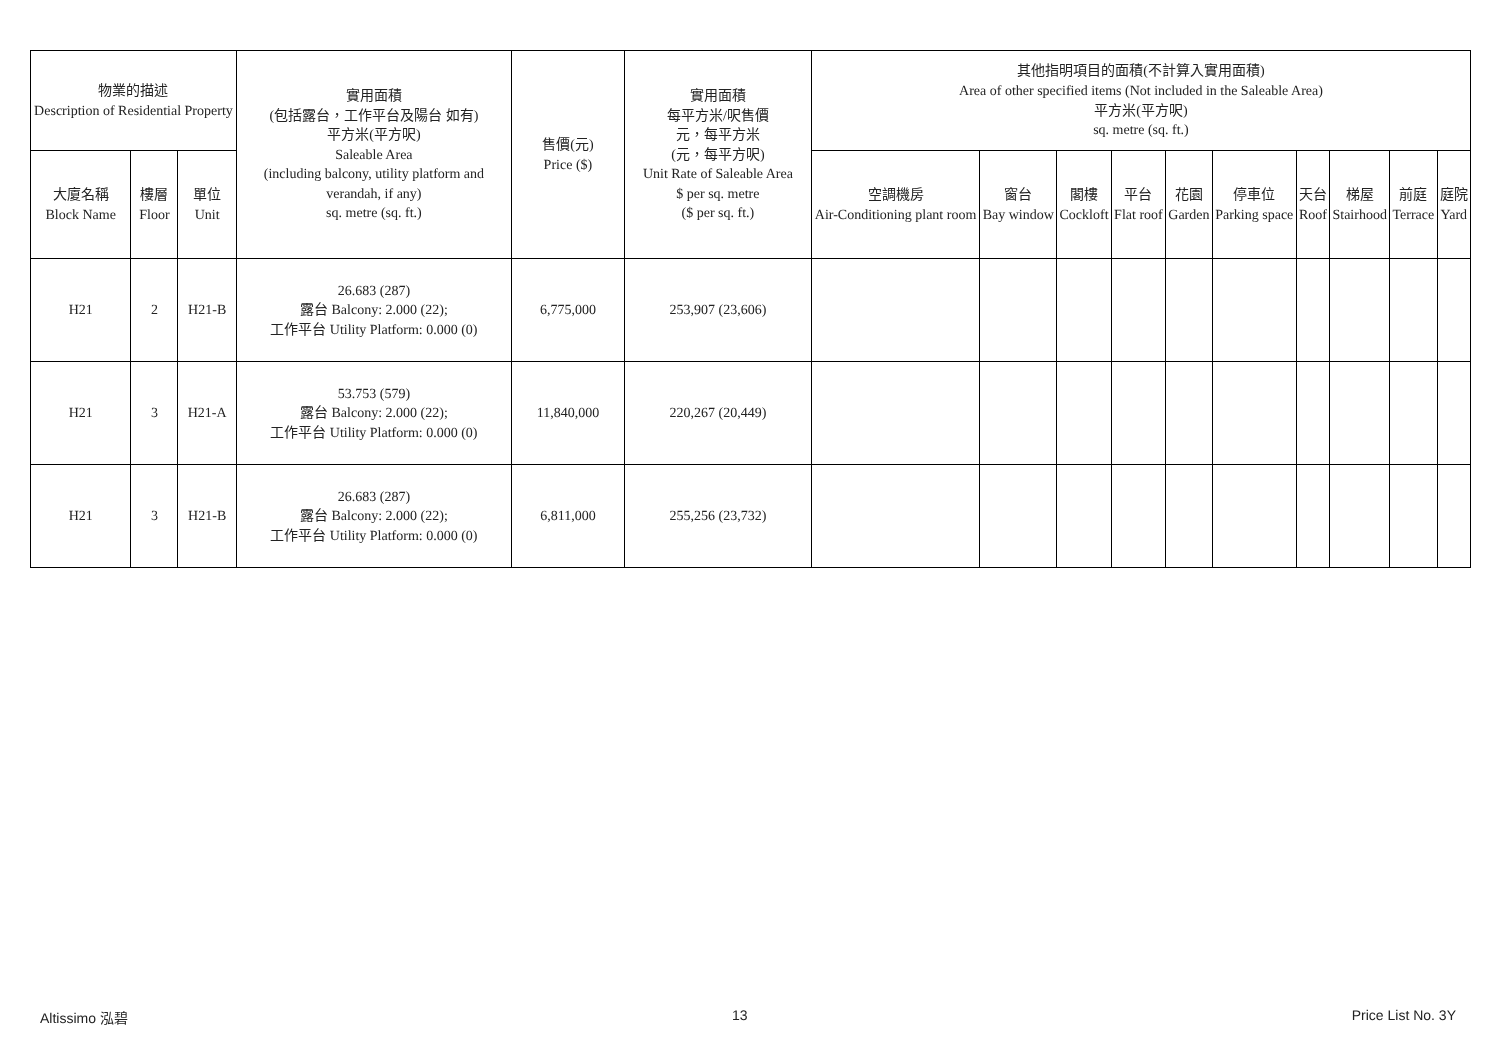| 物業的描述 Description of Residential Property | | | 實用面積 (包括露台，工作平台及陽台 如有) 平方米(平方呎) Saleable Area (including balcony, utility platform and verandah, if any) sq. metre (sq. ft.) | 售價(元) Price ($) | 實用面積 每平方米/呎售價 元，每平方米 (元，每平方呎) Unit Rate of Saleable Area $ per sq. metre ($ per sq. ft.) | 其他指明項目的面積(不計算入實用面積) Area of other specified items (Not included in the Saleable Area) 平方米(平方呎) sq. metre (sq. ft.) | | | | | | | | | |
| --- | --- | --- | --- | --- | --- | --- | --- | --- | --- | --- | --- | --- | --- | --- | --- |
| 大廈名稱 Block Name | 樓層 Floor | 單位 Unit | | | | 空調機房 Air-Conditioning plant room | 窗台 Bay window | 閣樓 Cockloft | 平台 Flat roof | 花園 Garden | 停車位 Parking space | 天台 Roof | 梯屋 Stairhood | 前庭 Terrace | 庭院 Yard |
| H21 | 2 | H21-B | 26.683 (287) 露台 Balcony: 2.000 (22); 工作平台 Utility Platform: 0.000 (0) | 6,775,000 | 253,907 (23,606) | | | | | | | | | | |
| H21 | 3 | H21-A | 53.753 (579) 露台 Balcony: 2.000 (22); 工作平台 Utility Platform: 0.000 (0) | 11,840,000 | 220,267 (20,449) | | | | | | | | | | |
| H21 | 3 | H21-B | 26.683 (287) 露台 Balcony: 2.000 (22); 工作平台 Utility Platform: 0.000 (0) | 6,811,000 | 255,256 (23,732) | | | | | | | | | | |
Altissimo 泓碧 13 Price List No. 3Y